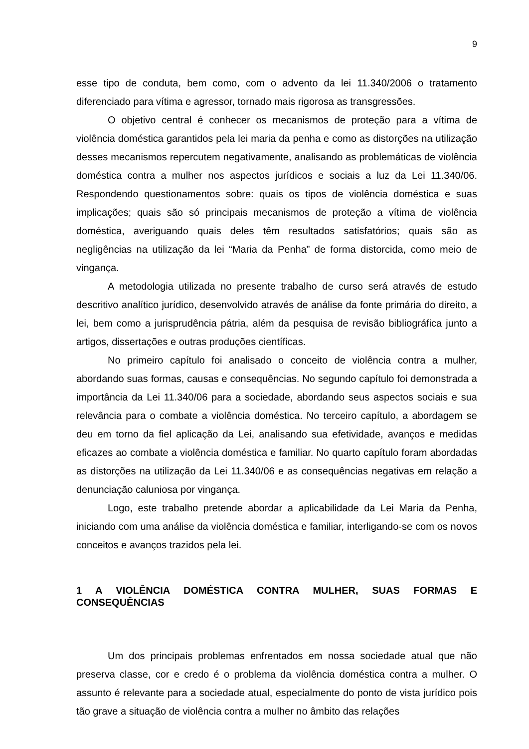9
esse tipo de conduta, bem como, com o advento da lei 11.340/2006 o tratamento diferenciado para vítima e agressor, tornado mais rigorosa as transgressões.
O objetivo central é conhecer os mecanismos de proteção para a vítima de violência doméstica garantidos pela lei maria da penha e como as distorções na utilização desses mecanismos repercutem negativamente, analisando as problemáticas de violência doméstica contra a mulher nos aspectos jurídicos e sociais a luz da Lei 11.340/06. Respondendo questionamentos sobre: quais os tipos de violência doméstica e suas implicações; quais são só principais mecanismos de proteção a vítima de violência doméstica, averiguando quais deles têm resultados satisfatórios; quais são as negligências na utilização da lei “Maria da Penha” de forma distorcida, como meio de vingança.
A metodologia utilizada no presente trabalho de curso será através de estudo descritivo analítico jurídico, desenvolvido através de análise da fonte primária do direito, a lei, bem como a jurisprudência pátria, além da pesquisa de revisão bibliográfica junto a artigos, dissertações e outras produções científicas.
No primeiro capítulo foi analisado o conceito de violência contra a mulher, abordando suas formas, causas e consequências. No segundo capítulo foi demonstrada a importância da Lei 11.340/06 para a sociedade, abordando seus aspectos sociais e sua relevância para o combate a violência doméstica. No terceiro capítulo, a abordagem se deu em torno da fiel aplicação da Lei, analisando sua efetividade, avanços e medidas eficazes ao combate a violência doméstica e familiar. No quarto capítulo foram abordadas as distorções na utilização da Lei 11.340/06 e as consequências negativas em relação a denunciação caluniosa por vingança.
Logo, este trabalho pretende abordar a aplicabilidade da Lei Maria da Penha, iniciando com uma análise da violência doméstica e familiar, interligando-se com os novos conceitos e avanços trazidos pela lei.
1 A VIOLÊNCIA DOMÉSTICA CONTRA MULHER, SUAS FORMAS E CONSEQUÊNCIAS
Um dos principais problemas enfrentados em nossa sociedade atual que não preserva classe, cor e credo é o problema da violência doméstica contra a mulher. O assunto é relevante para a sociedade atual, especialmente do ponto de vista jurídico pois tão grave a situação de violência contra a mulher no âmbito das relações